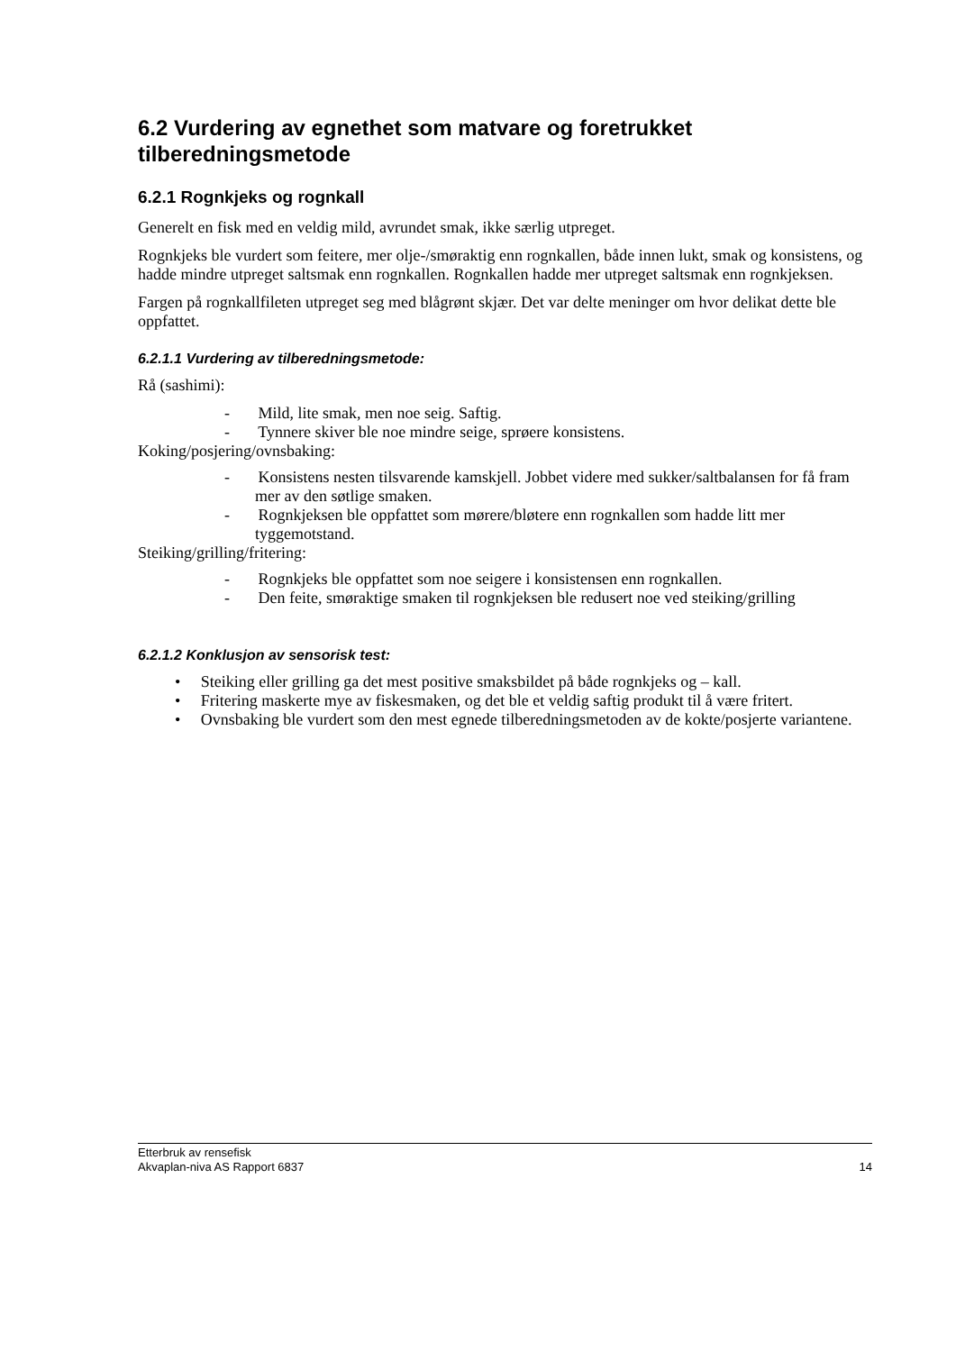6.2 Vurdering av egnethet som matvare og foretrukket tilberedningsmetode
6.2.1 Rognkjeks og rognkall
Generelt en fisk med en veldig mild, avrundet smak, ikke særlig utpreget.
Rognkjeks ble vurdert som feitere, mer olje-/smøraktig enn rognkallen, både innen lukt, smak og konsistens, og hadde mindre utpreget saltsmak enn rognkallen. Rognkallen hadde mer utpreget saltsmak enn rognkjeksen.
Fargen på rognkallfileten utpreget seg med blågrønt skjær. Det var delte meninger om hvor delikat dette ble oppfattet.
6.2.1.1 Vurdering av tilberedningsmetode:
Rå (sashimi):
- Mild, lite smak, men noe seig. Saftig.
- Tynnere skiver ble noe mindre seige, sprøere konsistens.
Koking/posjering/ovnsbaking:
- Konsistens nesten tilsvarende kamskjell. Jobbet videre med sukker/saltbalansen for få fram mer av den søtlige smaken.
- Rognkjeksen ble oppfattet som mørere/bløtere enn rognkallen som hadde litt mer tyggemotstand.
Steiking/grilling/fritering:
- Rognkjeks ble oppfattet som noe seigere i konsistensen enn rognkallen.
- Den feite, smøraktige smaken til rognkjeksen ble redusert noe ved steiking/grilling
6.2.1.2 Konklusjon av sensorisk test:
• Steiking eller grilling ga det mest positive smaksbildet på både rognkjeks og – kall.
• Fritering maskerte mye av fiskesmaken, og det ble et veldig saftig produkt til å være fritert.
• Ovnsbaking ble vurdert som den mest egnede tilberedningsmetoden av de kokte/posjerte variantene.
Etterbruk av rensefisk
Akvaplan-niva AS Rapport 6837 14